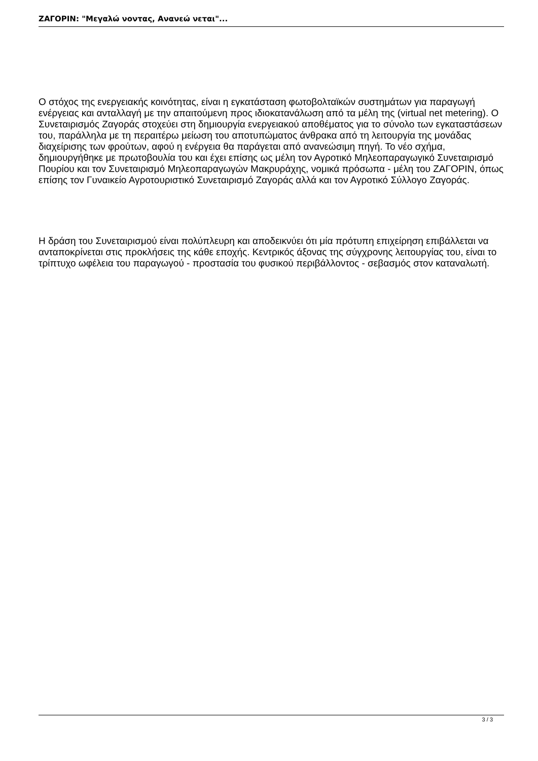ΖΑΓΟΡΙΝ: "Μεγαλώ νοντας, Ανανεώ νεται"...
Ο στόχος της ενεργειακής κοινότητας, είναι η εγκατάσταση φωτοβολταϊκών συστημάτων για παραγωγή ενέργειας και ανταλλαγή με την απαιτούμενη προς ιδιοκατανάλωση από τα μέλη της (virtual net metering). Ο Συνεταιρισμός Ζαγοράς στοχεύει στη δημιουργία ενεργειακού αποθέματος για το σύνολο των εγκαταστάσεων του, παράλληλα με τη περαιτέρω μείωση του αποτυπώματος άνθρακα από τη λειτουργία της μονάδας διαχείρισης των φρούτων, αφού η ενέργεια θα παράγεται από ανανεώσιμη πηγή. Το νέο σχήμα, δημιουργήθηκε με πρωτοβουλία του και έχει επίσης ως μέλη τον Αγροτικό Μηλεοπαραγωγικό Συνεταιρισμό Πουρίου και τον Συνεταιρισμό Μηλεοπαραγωγών Μακρυράχης, νομικά πρόσωπα - μέλη του ΖΑΓΟΡΙΝ, όπως επίσης τον Γυναικείο Αγροτουριστικό Συνεταιρισμό Ζαγοράς αλλά και τον Αγροτικό Σύλλογο Ζαγοράς.
Η δράση του Συνεταιρισμού είναι πολύπλευρη και αποδεικνύει ότι μία πρότυπη επιχείρηση επιβάλλεται να ανταποκρίνεται στις προκλήσεις της κάθε εποχής. Κεντρικός άξονας της σύγχρονης λειτουργίας του, είναι το τρίπτυχο ωφέλεια του παραγωγού - προστασία του φυσικού περιβάλλοντος - σεβασμός στον καταναλωτή.
3 / 3